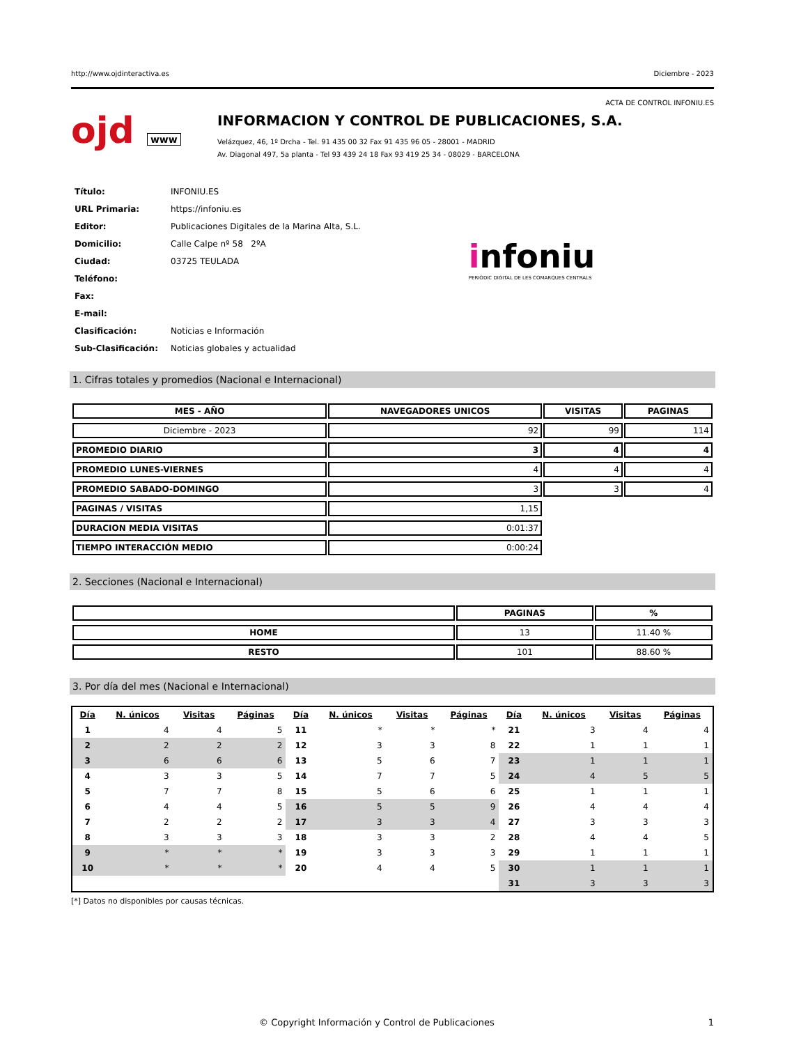http://www.ojdinteractiva.es Diciembre - 2023
ACTA DE CONTROL INFONIU.ES
ojd www
INFORMACION Y CONTROL DE PUBLICACIONES, S.A.
Velázquez, 46, 1º Drcha - Tel. 91 435 00 32 Fax 91 435 96 05 - 28001 - MADRID
Av. Diagonal 497, 5a planta - Tel 93 439 24 18 Fax 93 419 25 34 - 08029 - BARCELONA
| Título: | INFONIU.ES |
| URL Primaria: | https://infoniu.es |
| Editor: | Publicaciones Digitales de la Marina Alta, S.L. |
| Domicilio: | Calle Calpe nº 58 2ºA |
| Ciudad: | 03725 TEULADA |
| Teléfono: | |
| Fax: | |
| E-mail: | |
| Clasificación: | Noticias e Información |
| Sub-Clasificación: | Noticias globales y actualidad |
infoniu
PERIÒDIC DIGITAL DE LES COMARQUES CENTRALS
1. Cifras totales y promedios (Nacional e Internacional)
| MES - AÑO | NAVEGADORES UNICOS | VISITAS | PAGINAS |
| --- | --- | --- | --- |
| Diciembre - 2023 | 92 | 99 | 114 |
| PROMEDIO DIARIO | 3 | 4 | 4 |
| PROMEDIO LUNES-VIERNES | 4 | 4 | 4 |
| PROMEDIO SABADO-DOMINGO | 3 | 3 | 4 |
| PAGINAS / VISITAS | 1,15 | | |
| DURACION MEDIA VISITAS | 0:01:37 | | |
| TIEMPO INTERACCIÓN MEDIO | 0:00:24 | | |
2. Secciones (Nacional e Internacional)
| | PAGINAS | % |
| --- | --- | --- |
| HOME | 13 | 11.40 % |
| RESTO | 101 | 88.60 % |
3. Por día del mes (Nacional e Internacional)
| Día | N. únicos | Visitas | Páginas | Día | N. únicos | Visitas | Páginas | Día | N. únicos | Visitas | Páginas |
| --- | --- | --- | --- | --- | --- | --- | --- | --- | --- | --- | --- |
| 1 | 4 | 4 | 5 | 11 | * | * | * | 21 | 3 | 4 | 4 |
| 2 | 2 | 2 | 2 | 12 | 3 | 3 | 8 | 22 | 1 | 1 | 1 |
| 3 | 6 | 6 | 6 | 13 | 5 | 6 | 7 | 23 | 1 | 1 | 1 |
| 4 | 3 | 3 | 5 | 14 | 7 | 7 | 5 | 24 | 4 | 5 | 5 |
| 5 | 7 | 7 | 8 | 15 | 5 | 6 | 6 | 25 | 1 | 1 | 1 |
| 6 | 4 | 4 | 5 | 16 | 5 | 5 | 9 | 26 | 4 | 4 | 4 |
| 7 | 2 | 2 | 2 | 17 | 3 | 3 | 4 | 27 | 3 | 3 | 3 |
| 8 | 3 | 3 | 3 | 18 | 3 | 3 | 2 | 28 | 4 | 4 | 5 |
| 9 | * | * | * | 19 | 3 | 3 | 3 | 29 | 1 | 1 | 1 |
| 10 | * | * | * | 20 | 4 | 4 | 5 | 30 | 1 | 1 | 1 |
| | | | | | | | | 31 | 3 | 3 | 3 |
[*] Datos no disponibles por causas técnicas.
© Copyright Información y Control de Publicaciones 1